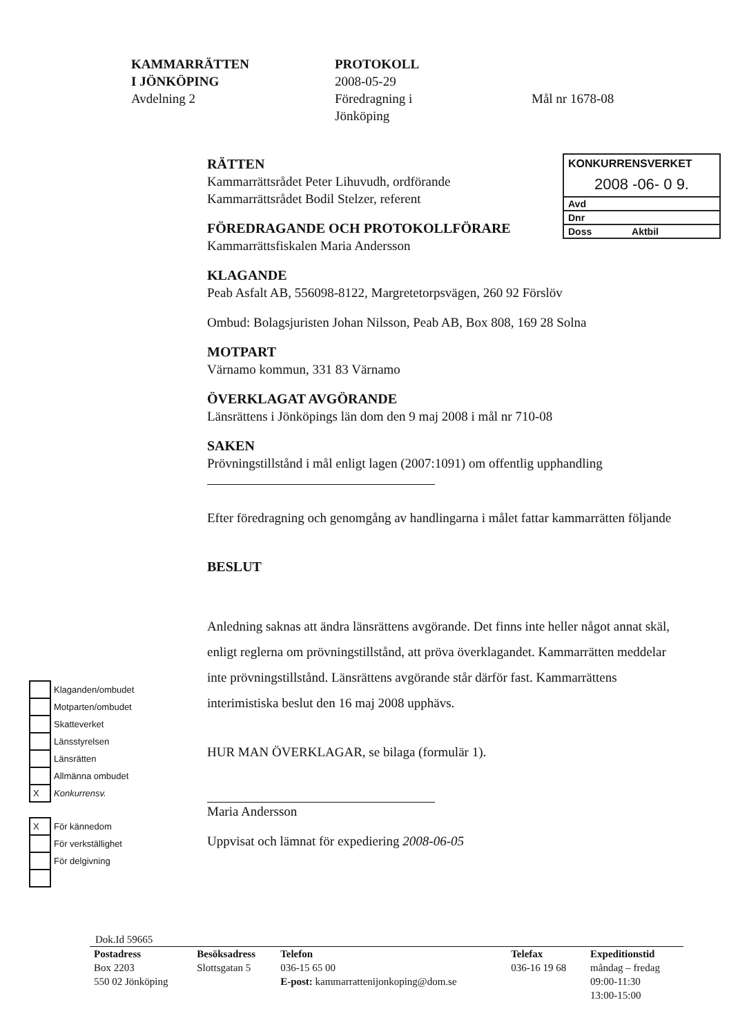KAMMARRÄTTEN
I JÖNKÖPING
Avdelning 2
PROTOKOLL
2008-05-29
Föredragning i
Jönköping
Mål nr 1678-08
KONKURRENSVERKET
2008 -06- 0 9.
Avd
Dnr
Doss Aktbil
RÄTTEN
Kammarrättsrådet Peter Lihuvudh, ordförande
Kammarrättsrådet Bodil Stelzer, referent
FÖREDRAGANDE OCH PROTOKOLLFÖRARE
Kammarrättsfiskalen Maria Andersson
KLAGANDE
Peab Asfalt AB, 556098-8122, Margretetorpsvägen, 260 92 Förslöv
Ombud: Bolagsjuristen Johan Nilsson, Peab AB, Box 808, 169 28 Solna
MOTPART
Värnamo kommun, 331 83 Värnamo
ÖVERKLAGAT AVGÖRANDE
Länsrättens i Jönköpings län dom den 9 maj 2008 i mål nr 710-08
SAKEN
Prövningstillstånd i mål enligt lagen (2007:1091) om offentlig upphandling
Efter föredragning och genomgång av handlingarna i målet fattar kammarrätten följande
BESLUT
Anledning saknas att ändra länsrättens avgörande. Det finns inte heller något annat skäl, enligt reglerna om prövningstillstånd, att pröva överklagandet. Kammarrätten meddelar inte prövningstillstånd. Länsrättens avgörande står därför fast. Kammarrättens interimistiska beslut den 16 maj 2008 upphävs.
HUR MAN ÖVERKLAGAR, se bilaga (formulär 1).
Maria Andersson
Uppvisat och lämnat för expediering 2008-06-05
| | Klaganden/ombudet |
| | Motparten/ombudet |
| | Skatteverket |
| | Länsstyrelsen |
| | Länsrätten |
| | Allmänna ombudet |
| X | Konkurrensv. |
| X | För kännedom |
| | För verkställighet |
| | För delgivning |
Dok.Id 59665
| Postadress Box 2203 550 02 Jönköping | Besöksadress Slottsgatan 5 | Telefon 036-15 65 00 E-post: kammarrattenijonkoping@dom.se | Telefax 036-16 19 68 | Expeditionstid måndag – fredag 09:00-11:30 13:00-15:00 |